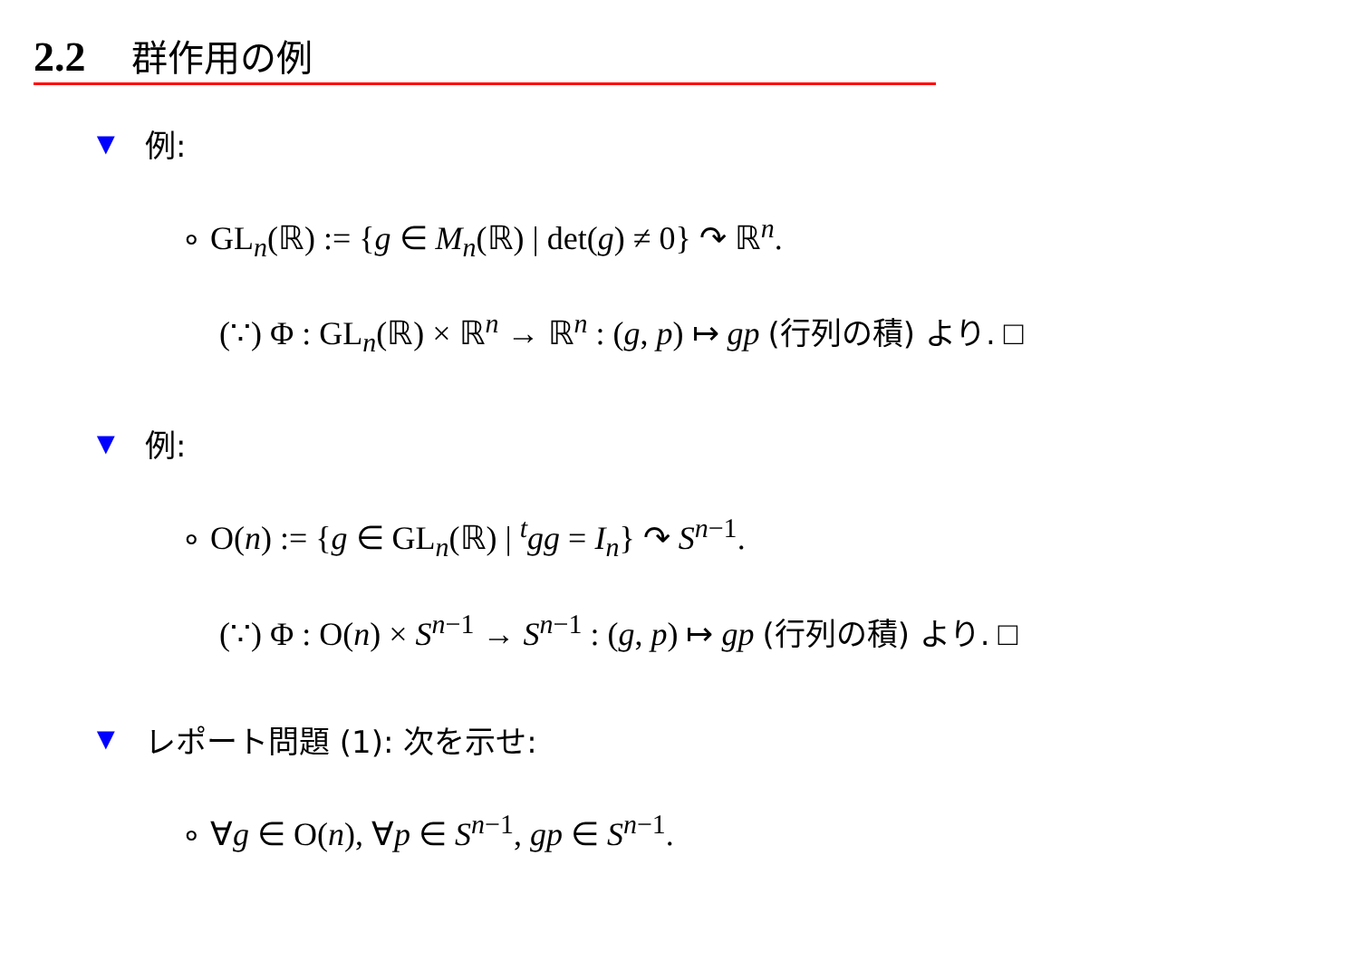2.2 群作用の例
▼ 例:
∘ GL<sub>n</sub>(ℝ) := {g ∈ M<sub>n</sub>(ℝ) | det(g) ≠ 0} ↷ ℝ<sup>n</sup>.
(∵) Φ : GL<sub>n</sub>(ℝ) × ℝ<sup>n</sup> → ℝ<sup>n</sup> : (g, p) ↦ gp (行列の積) より. □
▼ 例:
∘ O(n) := {g ∈ GL<sub>n</sub>(ℝ) | <sup>t</sup>gg = I<sub>n</sub>} ↷ S<sup>n−1</sup>.
(∵) Φ : O(n) × S<sup>n−1</sup> → S<sup>n−1</sup> : (g, p) ↦ gp (行列の積) より. □
▼ レポート問題 (1): 次を示せ:
∘ ∀g ∈ O(n), ∀p ∈ S<sup>n−1</sup>, gp ∈ S<sup>n−1</sup>.